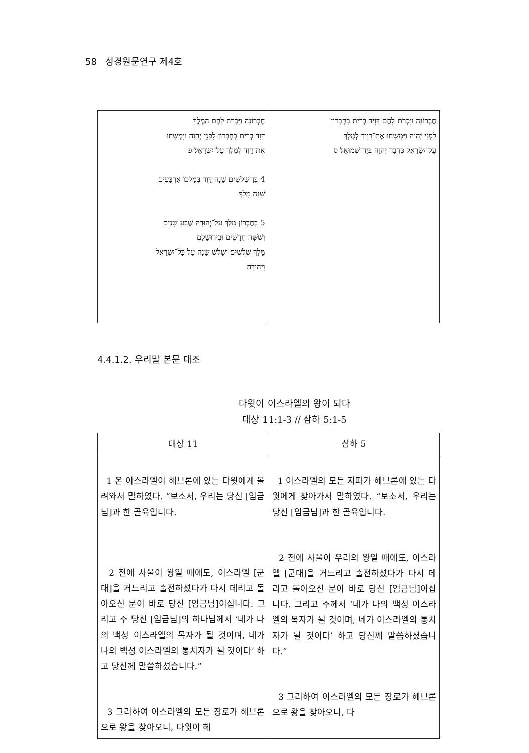58 성경원문연구 제4호
| חֶבְרוֹנָה וַיִּכְרֹת לָהֶם הַמֶּלֶךְ דָּוִד בְּרִית בְּחֶבְרוֹן לִפְנֵי יְהוָה וַיִּמְשְׁחוּ אֶת־דָּוִד לְמֶלֶךְ עַל־יִשְׂרָאֵל׃ פ 4 בֶּן־שְׁלֹשִׁים שָׁנָה דָּוִד בְּמָלְכוֹ אַרְבָּעִים שָׁנָה מָלָךְ׃ 5 בְּחֶבְרוֹן מָלַךְ עַל־יְהוּדָה שֶׁבַע שָׁנִים וְשִׁשָּׁה חֳדָשִׁים וּבִירוּשָׁלַםִ מָלַךְ שְׁלֹשִׁים וְשָׁלֹשׁ שָׁנָה עַל כָּל־יִשְׂרָאֵל וִיהוּדָה׃ | חֶבְרוֹנָה וַיִּכְרֹת לָהֶם דָּוִיד בְּרִית בְּחֶבְרוֹן לִפְנֵי יְהוָה וַיִּמְשְׁחוּ אֶת־דָּוִיד לְמֶלֶךְ עַל־יִשְׂרָאֵל כִּדְבַר יְהוָה בְּיַד־שְׁמוּאֵל׃ ס |
4.4.1.2. 우리말 본문 대조
다윗이 이스라엘의 왕이 되다
대상 11:1-3 // 삼하 5:1-5
| 대상 11 | 삼하 5 |
| --- | --- |
| 1 온 이스라엘이 헤브론에 있는 다윗에게 몰려와서 말하였다. “보소서, 우리는 당신 [임금님]과 한 골육입니다. 2 전에 사울이 왕일 때에도, 이스라엘 [군대]을 거느리고 출전하셨다가 다시 데리고 돌아오신 분이 바로 당신 [임금님]이십니다. 그리고 주 당신 [임금님]의 하나님께서 ‘네가 나의 백성 이스라엘의 목자가 될 것이며, 네가 나의 백성 이스라엘의 통치자가 될 것이다’ 하고 당신께 말씀하셨습니다.” 3 그리하여 이스라엘의 모든 장로가 헤브론으로 왕을 찾아오니, 다윗이 헤 | 1 이스라엘의 모든 지파가 헤브론에 있는 다윗에게 찾아가서 말하였다. “보소서, 우리는 당신 [임금님]과 한 골육입니다. 2 전에 사울이 우리의 왕일 때에도, 이스라엘 [군대]을 거느리고 출전하셨다가 다시 데리고 돌아오신 분이 바로 당신 [임금님]이십니다. 그리고 주께서 ‘네가 나의 백성 이스라엘의 목자가 될 것이며, 네가 이스라엘의 통치자가 될 것이다’ 하고 당신께 말씀하셨습니다.” 3 그리하여 이스라엘의 모든 장로가 헤브론으로 왕을 찾아오니, 다 |